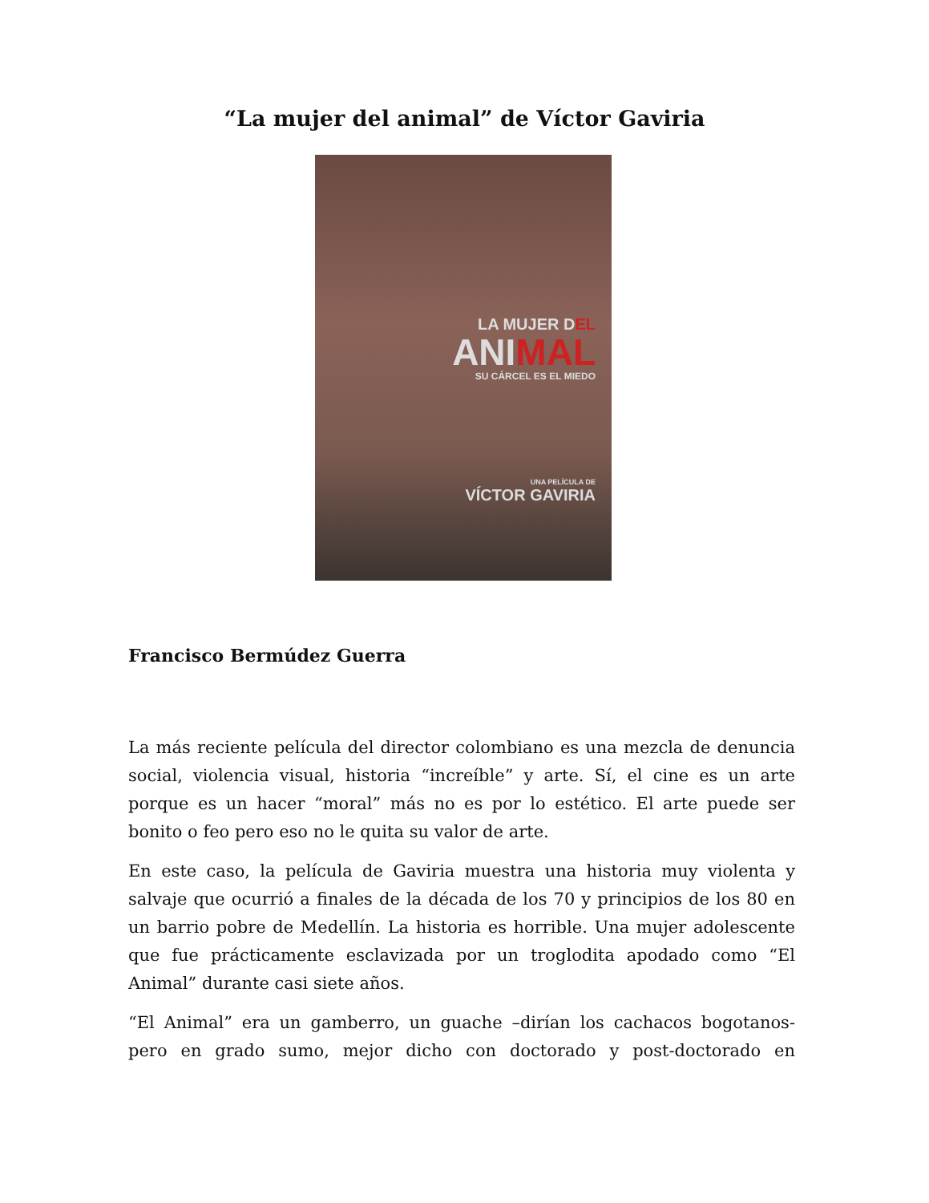“La mujer del animal” de Víctor Gaviria
LA MUJER DEL
ANIMAL
SU CÁRCEL ES EL MIEDO
UNA PELÍCULA DE
VÍCTOR GAVIRIA
Francisco Bermúdez Guerra
La más reciente película del director colombiano es una mezcla de denuncia social, violencia visual, historia “increíble” y arte. Sí, el cine es un arte porque es un hacer “moral” más no es por lo estético. El arte puede ser bonito o feo pero eso no le quita su valor de arte.
En este caso, la película de Gaviria muestra una historia muy violenta y salvaje que ocurrió a finales de la década de los 70 y principios de los 80 en un barrio pobre de Medellín. La historia es horrible. Una mujer adolescente que fue prácticamente esclavizada por un troglodita apodado como “El Animal” durante casi siete años.
“El Animal” era un gamberro, un guache –dirían los cachacos bogotanos- pero en grado sumo, mejor dicho con doctorado y post-doctorado en